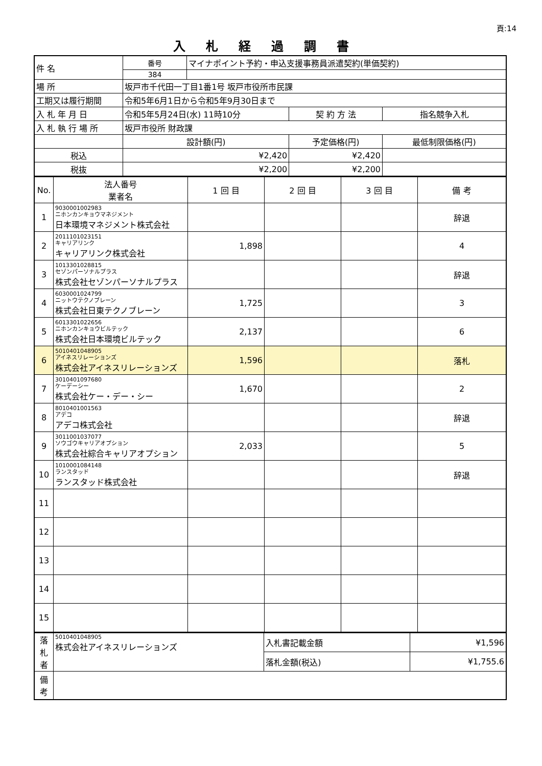頁:14
入札経過調書
| 件 名 | 番号 | マイナポイント予約・申込支援事務員派遣契約(単価契約) | | |
| | 384 | | | |
| 場 所 | 坂戸市千代田一丁目1番1号 坂戸市役所市民課 | | | |
| 工期又は履行期間 | 令和5年6月1日から令和5年9月30日まで | | | |
| 入 札 年 月 日 | 令和5年5月24日(水) 11時10分 | | 契 約 方 法 | 指名競争入札 |
| 入 札 執 行 場 所 | 坂戸市役所 財政課 | | | |
| | 設計額(円) | | 予定価格(円) | 最低制限価格(円) |
| 税込 | ¥2,420 | | ¥2,420 | |
| 税抜 | ¥2,200 | | ¥2,200 | |
| No. | 法人番号 業者名 | 1 回 目 | 2 回 目 | 3 回 目 | 備 考 |
| --- | --- | --- | --- | --- | --- |
| 1 | 9030001002983 ニホンカンキョウマネジメント 日本環境マネジメント株式会社 | | | | 辞退 |
| 2 | 2011101023151 キャリアリンク キャリアリンク株式会社 | 1,898 | | | 4 |
| 3 | 1013301028815 セゾンパーソナルプラス 株式会社セゾンパーソナルプラス | | | | 辞退 |
| 4 | 6030001024799 ニットウテクノブレーン 株式会社日東テクノブレーン | 1,725 | | | 3 |
| 5 | 6013301022656 ニホンカンキョウビルテック 株式会社日本環境ビルテック | 2,137 | | | 6 |
| 6 | 5010401048905 アイネスリレーションズ 株式会社アイネスリレーションズ | 1,596 | | | 落札 |
| 7 | 3010401097680 ケーデーシー 株式会社ケー・デー・シー | 1,670 | | | 2 |
| 8 | 8010401001563 アデコ アデコ株式会社 | | | | 辞退 |
| 9 | 3011001037077 ソウゴウキャリアオプション 株式会社綜合キャリアオプション | 2,033 | | | 5 |
| 10 | 1010001084148 ランスタッド ランスタッド株式会社 | | | | 辞退 |
| 11 | | | | | |
| 12 | | | | | |
| 13 | | | | | |
| 14 | | | | | |
| 15 | | | | | |
| 落 札 者 | 5010401048905 株式会社アイネスリレーションズ | 入札書記載金額 | ¥1,596 |
| | | 落札金額(税込) | ¥1,755.6 |
| 備 考 | | | |